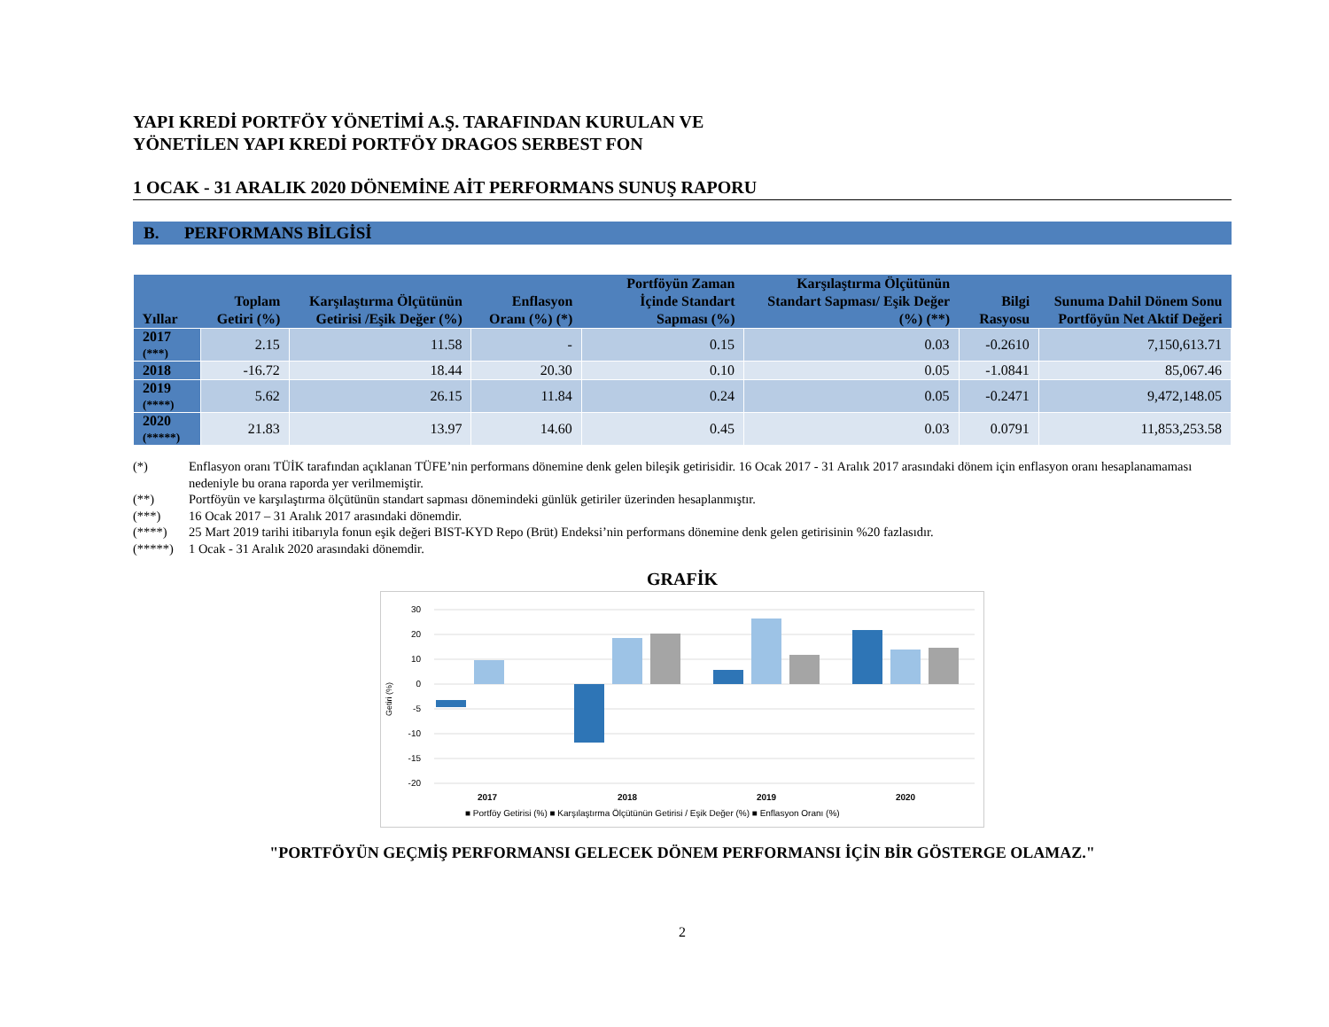YAPI KREDİ PORTFÖY YÖNETİMİ A.Ş. TARAFINDAN KURULAN VE
YÖNETİLEN YAPI KREDİ PORTFÖY DRAGOS SERBEST FON
1 OCAK - 31 ARALIK 2020 DÖNEMİNE AİT PERFORMANS SUNUŞ RAPORU
B. PERFORMANS BİLGİSİ
| Yıllar | Toplam Getiri (%) | Karşılaştırma Ölçütünün Getirisi /Eşik Değer (%) | Enflasyon Oranı (%) (*) | Portföyün Zaman İçinde Standart Sapması (%) | Karşılaştırma Ölçütünün Standart Sapması/ Eşik Değer (%) (**) | Bilgi Rasyosu | Sunuma Dahil Dönem Sonu Portföyün Net Aktif Değeri |
| --- | --- | --- | --- | --- | --- | --- | --- |
| 2017 (***) | 2.15 | 11.58 | - | 0.15 | 0.03 | -0.2610 | 7,150,613.71 |
| 2018 | -16.72 | 18.44 | 20.30 | 0.10 | 0.05 | -1.0841 | 85,067.46 |
| 2019 (****) | 5.62 | 26.15 | 11.84 | 0.24 | 0.05 | -0.2471 | 9,472,148.05 |
| 2020 (*****) | 21.83 | 13.97 | 14.60 | 0.45 | 0.03 | 0.0791 | 11,853,253.58 |
(*) Enflasyon oranı TÜİK tarafından açıklanan TÜFE’nin performans dönemine denk gelen bileşik getirisidir. 16 Ocak 2017 - 31 Aralık 2017 arasındaki dönem için enflasyon oranı hesaplanamaması nedeniyle bu orana raporda yer verilmemiştir.
(**) Portföyün ve karşılaştırma ölçütünün standart sapması dönemindeki günlük getiriler üzerinden hesaplanmıştır.
(***) 16 Ocak 2017 – 31 Aralık 2017 arasındaki dönemdir.
(****) 25 Mart 2019 tarihi itibarıyla fonun eşik değeri BIST-KYD Repo (Brüt) Endeksi’nin performans dönemine denk gelen getirisinin %20 fazlasıdır.
(*****) 1 Ocak - 31 Aralık 2020 arasındaki dönemdir.
GRAFİK
30
20
10
0
-5
-10
-15
-20
2017
2018
2019
2020
Getiri (%)
■ Portföy Getirisi (%) ■ Karşılaştırma Ölçütünün Getirisi / Eşik Değer (%) ■ Enflasyon Oranı (%)
"PORTFÖYÜN GEÇMİŞ PERFORMANSI GELECEK DÖNEM PERFORMANSI İÇİN BİR GÖSTERGE OLAMAZ."
2